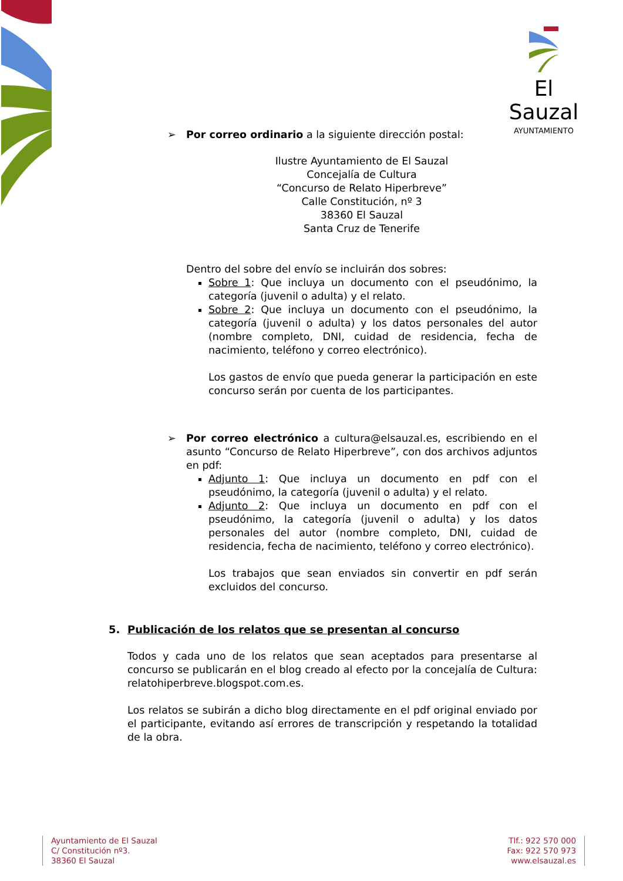El Sauzal
AYUNTAMIENTO
➢ Por correo ordinario a la siguiente dirección postal:
Ilustre Ayuntamiento de El Sauzal
Concejalía de Cultura
“Concurso de Relato Hiperbreve”
Calle Constitución, nº 3
38360 El Sauzal
Santa Cruz de Tenerife
Dentro del sobre del envío se incluirán dos sobres:
Sobre 1: Que incluya un documento con el pseudónimo, la categoría (juvenil o adulta) y el relato.
Sobre 2: Que incluya un documento con el pseudónimo, la categoría (juvenil o adulta) y los datos personales del autor (nombre completo, DNI, cuidad de residencia, fecha de nacimiento, teléfono y correo electrónico).
Los gastos de envío que pueda generar la participación en este concurso serán por cuenta de los participantes.
➢ Por correo electrónico a cultura@elsauzal.es, escribiendo en el asunto “Concurso de Relato Hiperbreve”, con dos archivos adjuntos en pdf:
Adjunto 1: Que incluya un documento en pdf con el pseudónimo, la categoría (juvenil o adulta) y el relato.
Adjunto 2: Que incluya un documento en pdf con el pseudónimo, la categoría (juvenil o adulta) y los datos personales del autor (nombre completo, DNI, cuidad de residencia, fecha de nacimiento, teléfono y correo electrónico).
Los trabajos que sean enviados sin convertir en pdf serán excluidos del concurso.
5. Publicación de los relatos que se presentan al concurso
Todos y cada uno de los relatos que sean aceptados para presentarse al concurso se publicarán en el blog creado al efecto por la concejalía de Cultura: relatohiperbreve.blogspot.com.es.
Los relatos se subirán a dicho blog directamente en el pdf original enviado por el participante, evitando así errores de transcripción y respetando la totalidad de la obra.
Ayuntamiento de El Sauzal
C/ Constitución nº3.
38360 El Sauzal
Tlf.: 922 570 000
Fax: 922 570 973
www.elsauzal.es